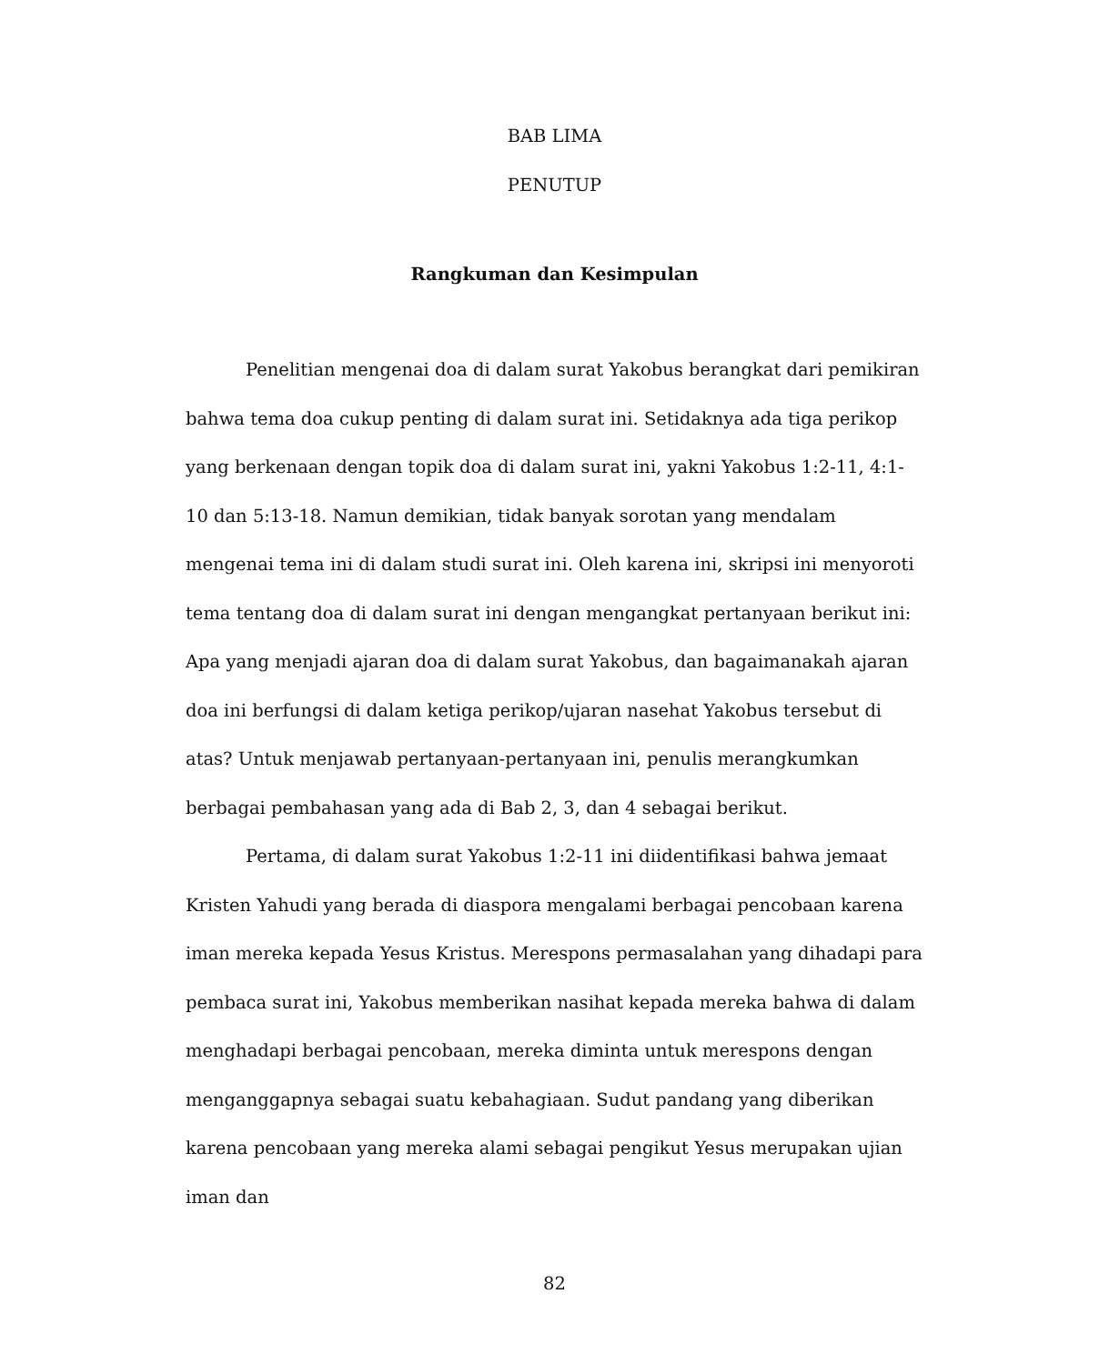BAB LIMA
PENUTUP
Rangkuman dan Kesimpulan
Penelitian mengenai doa di dalam surat Yakobus berangkat dari pemikiran bahwa tema doa cukup penting di dalam surat ini. Setidaknya ada tiga perikop yang berkenaan dengan topik doa di dalam surat ini, yakni Yakobus 1:2-11, 4:1-10 dan 5:13-18. Namun demikian, tidak banyak sorotan yang mendalam mengenai tema ini di dalam studi surat ini. Oleh karena ini, skripsi ini menyoroti tema tentang doa di dalam surat ini dengan mengangkat pertanyaan berikut ini: Apa yang menjadi ajaran doa di dalam surat Yakobus, dan bagaimanakah ajaran doa ini berfungsi di dalam ketiga perikop/ujaran nasehat Yakobus tersebut di atas? Untuk menjawab pertanyaan-pertanyaan ini, penulis merangkumkan berbagai pembahasan yang ada di Bab 2, 3, dan 4 sebagai berikut.
Pertama, di dalam surat Yakobus 1:2-11 ini diidentifikasi bahwa jemaat Kristen Yahudi yang berada di diaspora mengalami berbagai pencobaan karena iman mereka kepada Yesus Kristus. Merespons permasalahan yang dihadapi para pembaca surat ini, Yakobus memberikan nasihat kepada mereka bahwa di dalam menghadapi berbagai pencobaan, mereka diminta untuk merespons dengan menganggapnya sebagai suatu kebahagiaan. Sudut pandang yang diberikan karena pencobaan yang mereka alami sebagai pengikut Yesus merupakan ujian iman dan
82